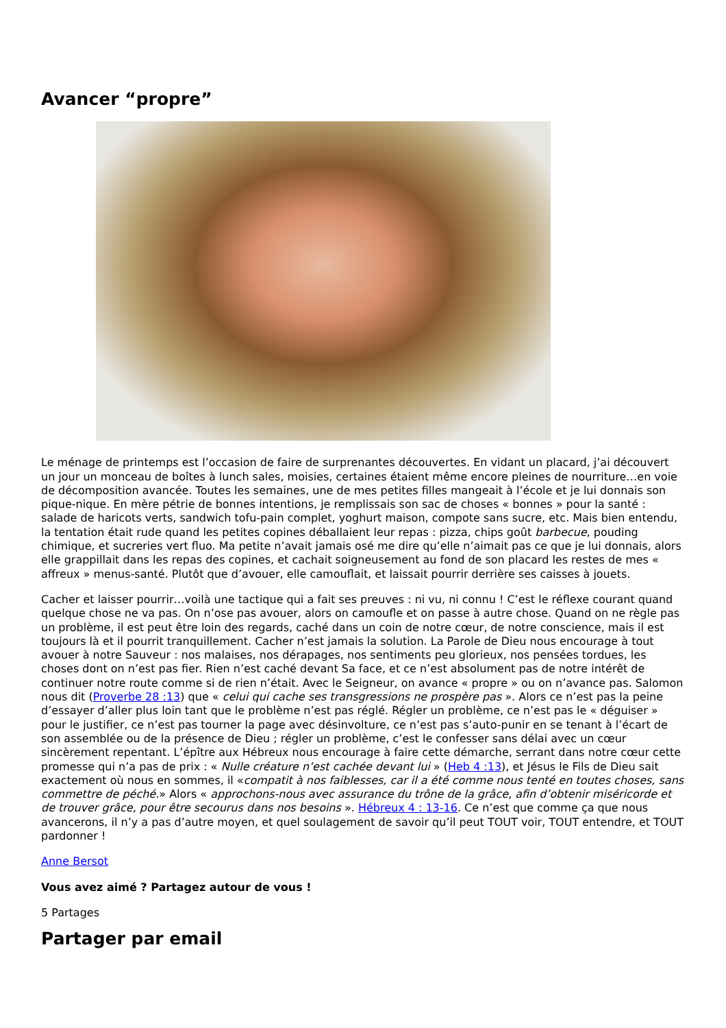Avancer “propre”
Le ménage de printemps est l’occasion de faire de surprenantes découvertes. En vidant un placard, j’ai découvert un jour un monceau de boîtes à lunch sales, moisies, certaines étaient même encore pleines de nourriture…en voie de décomposition avancée. Toutes les semaines, une de mes petites filles mangeait à l’école et je lui donnais son pique-nique. En mère pétrie de bonnes intentions, je remplissais son sac de choses « bonnes » pour la santé : salade de haricots verts, sandwich tofu-pain complet, yoghurt maison, compote sans sucre, etc. Mais bien entendu, la tentation était rude quand les petites copines déballaient leur repas : pizza, chips goût barbecue, pouding chimique, et sucreries vert fluo. Ma petite n’avait jamais osé me dire qu’elle n’aimait pas ce que je lui donnais, alors elle grappillait dans les repas des copines, et cachait soigneusement au fond de son placard les restes de mes « affreux » menus-santé. Plutôt que d’avouer, elle camouflait, et laissait pourrir derrière ses caisses à jouets.
Cacher et laisser pourrir…voilà une tactique qui a fait ses preuves : ni vu, ni connu ! C’est le réflexe courant quand quelque chose ne va pas. On n’ose pas avouer, alors on camoufle et on passe à autre chose. Quand on ne règle pas un problème, il est peut être loin des regards, caché dans un coin de notre cœur, de notre conscience, mais il est toujours là et il pourrit tranquillement. Cacher n’est jamais la solution. La Parole de Dieu nous encourage à tout avouer à notre Sauveur : nos malaises, nos dérapages, nos sentiments peu glorieux, nos pensées tordues, les choses dont on n’est pas fier. Rien n’est caché devant Sa face, et ce n’est absolument pas de notre intérêt de continuer notre route comme si de rien n’était. Avec le Seigneur, on avance « propre » ou on n’avance pas. Salomon nous dit (Proverbe 28 :13) que « celui qui cache ses transgressions ne prospère pas ». Alors ce n’est pas la peine d’essayer d’aller plus loin tant que le problème n’est pas réglé. Régler un problème, ce n’est pas le « déguiser » pour le justifier, ce n’est pas tourner la page avec désinvolture, ce n’est pas s’auto-punir en se tenant à l’écart de son assemblée ou de la présence de Dieu ; régler un problème, c’est le confesser sans délai avec un cœur sincèrement repentant. L’épître aux Hébreux nous encourage à faire cette démarche, serrant dans notre cœur cette promesse qui n’a pas de prix : « Nulle créature n’est cachée devant lui » (Heb 4 :13), et Jésus le Fils de Dieu sait exactement où nous en sommes, il «compatit à nos faiblesses, car il a été comme nous tenté en toutes choses, sans commettre de péché.» Alors « approchons-nous avec assurance du trône de la grâce, afin d’obtenir miséricorde et de trouver grâce, pour être secourus dans nos besoins ». Hébreux 4 : 13-16. Ce n’est que comme ça que nous avancerons, il n’y a pas d’autre moyen, et quel soulagement de savoir qu’il peut TOUT voir, TOUT entendre, et TOUT pardonner !
Anne Bersot
Vous avez aimé ? Partagez autour de vous !
5 Partages
Partager par email